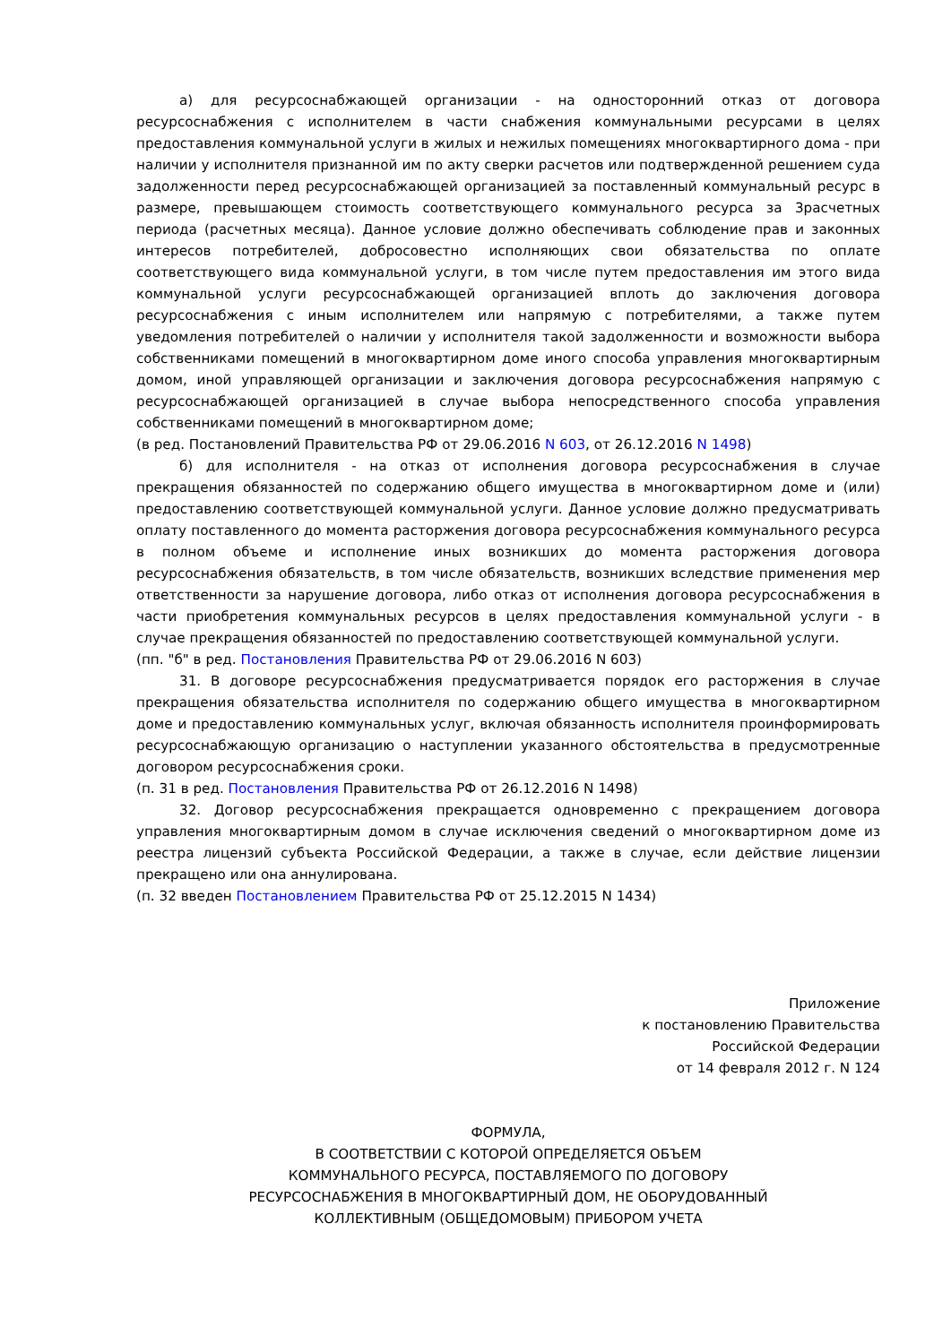а) для ресурсоснабжающей организации - на односторонний отказ от договора ресурсоснабжения с исполнителем в части снабжения коммунальными ресурсами в целях предоставления коммунальной услуги в жилых и нежилых помещениях многоквартирного дома - при наличии у исполнителя признанной им по акту сверки расчетов или подтвержденной решением суда задолженности перед ресурсоснабжающей организацией за поставленный коммунальный ресурс в размере, превышающем стоимость соответствующего коммунального ресурса за 3расчетных периода (расчетных месяца). Данное условие должно обеспечивать соблюдение прав и законных интересов потребителей, добросовестно исполняющих свои обязательства по оплате соответствующего вида коммунальной услуги, в том числе путем предоставления им этого вида коммунальной услуги ресурсоснабжающей организацией вплоть до заключения договора ресурсоснабжения с иным исполнителем или напрямую с потребителями, а также путем уведомления потребителей о наличии у исполнителя такой задолженности и возможности выбора собственниками помещений в многоквартирном доме иного способа управления многоквартирным домом, иной управляющей организации и заключения договора ресурсоснабжения напрямую с ресурсоснабжающей организацией в случае выбора непосредственного способа управления собственниками помещений в многоквартирном доме;
(в ред. Постановлений Правительства РФ от 29.06.2016 N 603, от 26.12.2016 N 1498)
б) для исполнителя - на отказ от исполнения договора ресурсоснабжения в случае прекращения обязанностей по содержанию общего имущества в многоквартирном доме и (или) предоставлению соответствующей коммунальной услуги. Данное условие должно предусматривать оплату поставленного до момента расторжения договора ресурсоснабжения коммунального ресурса в полном объеме и исполнение иных возникших до момента расторжения договора ресурсоснабжения обязательств, в том числе обязательств, возникших вследствие применения мер ответственности за нарушение договора, либо отказ от исполнения договора ресурсоснабжения в части приобретения коммунальных ресурсов в целях предоставления коммунальной услуги - в случае прекращения обязанностей по предоставлению соответствующей коммунальной услуги.
(пп. "б" в ред. Постановления Правительства РФ от 29.06.2016 N 603)
31. В договоре ресурсоснабжения предусматривается порядок его расторжения в случае прекращения обязательства исполнителя по содержанию общего имущества в многоквартирном доме и предоставлению коммунальных услуг, включая обязанность исполнителя проинформировать ресурсоснабжающую организацию о наступлении указанного обстоятельства в предусмотренные договором ресурсоснабжения сроки.
(п. 31 в ред. Постановления Правительства РФ от 26.12.2016 N 1498)
32. Договор ресурсоснабжения прекращается одновременно с прекращением договора управления многоквартирным домом в случае исключения сведений о многоквартирном доме из реестра лицензий субъекта Российской Федерации, а также в случае, если действие лицензии прекращено или она аннулирована.
(п. 32 введен Постановлением Правительства РФ от 25.12.2015 N 1434)
Приложение
к постановлению Правительства
Российской Федерации
от 14 февраля 2012 г. N 124
ФОРМУЛА,
В СООТВЕТСТВИИ С КОТОРОЙ ОПРЕДЕЛЯЕТСЯ ОБЪЕМ
КОММУНАЛЬНОГО РЕСУРСА, ПОСТАВЛЯЕМОГО ПО ДОГОВОРУ
РЕСУРСОСНАБЖЕНИЯ В МНОГОКВАРТИРНЫЙ ДОМ, НЕ ОБОРУДОВАННЫЙ
КОЛЛЕКТИВНЫМ (ОБЩЕДОМОВЫМ) ПРИБОРОМ УЧЕТА